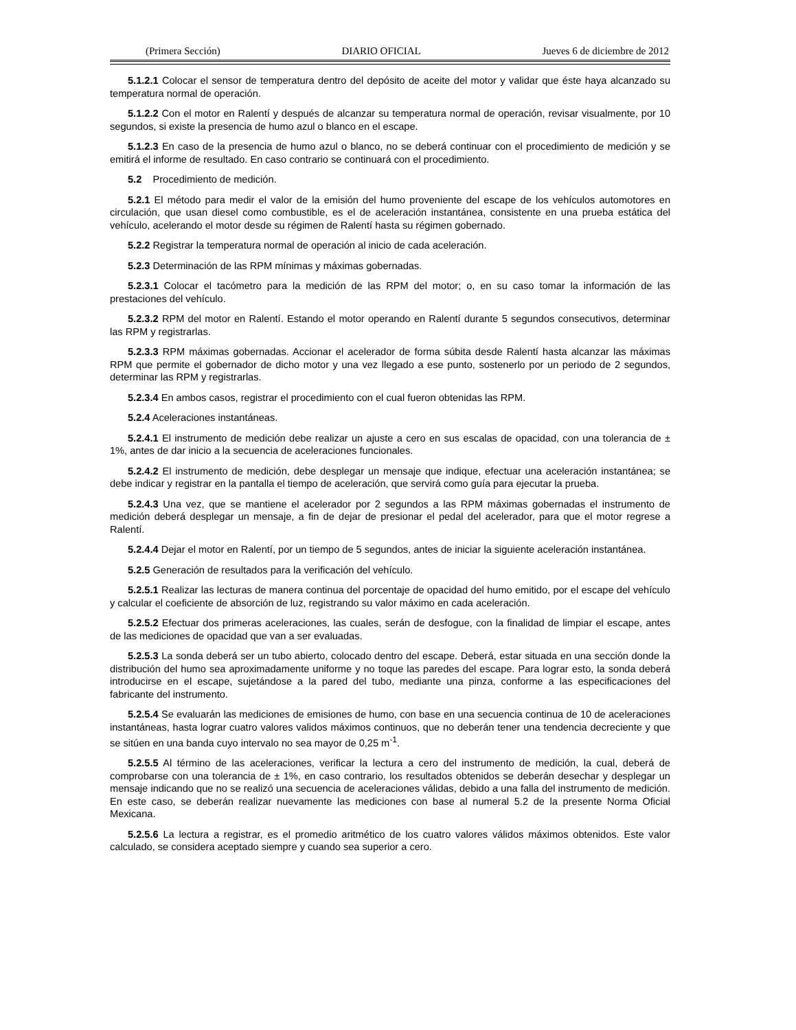(Primera Sección) DIARIO OFICIAL Jueves 6 de diciembre de 2012
5.1.2.1 Colocar el sensor de temperatura dentro del depósito de aceite del motor y validar que éste haya alcanzado su temperatura normal de operación.
5.1.2.2 Con el motor en Ralentí y después de alcanzar su temperatura normal de operación, revisar visualmente, por 10 segundos, si existe la presencia de humo azul o blanco en el escape.
5.1.2.3 En caso de la presencia de humo azul o blanco, no se deberá continuar con el procedimiento de medición y se emitirá el informe de resultado. En caso contrario se continuará con el procedimiento.
5.2 Procedimiento de medición.
5.2.1 El método para medir el valor de la emisión del humo proveniente del escape de los vehículos automotores en circulación, que usan diesel como combustible, es el de aceleración instantánea, consistente en una prueba estática del vehículo, acelerando el motor desde su régimen de Ralentí hasta su régimen gobernado.
5.2.2 Registrar la temperatura normal de operación al inicio de cada aceleración.
5.2.3 Determinación de las RPM mínimas y máximas gobernadas.
5.2.3.1 Colocar el tacómetro para la medición de las RPM del motor; o, en su caso tomar la información de las prestaciones del vehículo.
5.2.3.2 RPM del motor en Ralentí. Estando el motor operando en Ralentí durante 5 segundos consecutivos, determinar las RPM y registrarlas.
5.2.3.3 RPM máximas gobernadas. Accionar el acelerador de forma súbita desde Ralentí hasta alcanzar las máximas RPM que permite el gobernador de dicho motor y una vez llegado a ese punto, sostenerlo por un periodo de 2 segundos, determinar las RPM y registrarlas.
5.2.3.4 En ambos casos, registrar el procedimiento con el cual fueron obtenidas las RPM.
5.2.4 Aceleraciones instantáneas.
5.2.4.1 El instrumento de medición debe realizar un ajuste a cero en sus escalas de opacidad, con una tolerancia de ± 1%, antes de dar inicio a la secuencia de aceleraciones funcionales.
5.2.4.2 El instrumento de medición, debe desplegar un mensaje que indique, efectuar una aceleración instantánea; se debe indicar y registrar en la pantalla el tiempo de aceleración, que servirá como guía para ejecutar la prueba.
5.2.4.3 Una vez, que se mantiene el acelerador por 2 segundos a las RPM máximas gobernadas el instrumento de medición deberá desplegar un mensaje, a fin de dejar de presionar el pedal del acelerador, para que el motor regrese a Ralentí.
5.2.4.4 Dejar el motor en Ralentí, por un tiempo de 5 segundos, antes de iniciar la siguiente aceleración instantánea.
5.2.5 Generación de resultados para la verificación del vehículo.
5.2.5.1 Realizar las lecturas de manera continua del porcentaje de opacidad del humo emitido, por el escape del vehículo y calcular el coeficiente de absorción de luz, registrando su valor máximo en cada aceleración.
5.2.5.2 Efectuar dos primeras aceleraciones, las cuales, serán de desfogue, con la finalidad de limpiar el escape, antes de las mediciones de opacidad que van a ser evaluadas.
5.2.5.3 La sonda deberá ser un tubo abierto, colocado dentro del escape. Deberá, estar situada en una sección donde la distribución del humo sea aproximadamente uniforme y no toque las paredes del escape. Para lograr esto, la sonda deberá introducirse en el escape, sujetándose a la pared del tubo, mediante una pinza, conforme a las especificaciones del fabricante del instrumento.
5.2.5.4 Se evaluarán las mediciones de emisiones de humo, con base en una secuencia continua de 10 de aceleraciones instantáneas, hasta lograr cuatro valores validos máximos continuos, que no deberán tener una tendencia decreciente y que se sitúen en una banda cuyo intervalo no sea mayor de 0,25 m<sup>-1</sup>.
5.2.5.5 Al término de las aceleraciones, verificar la lectura a cero del instrumento de medición, la cual, deberá de comprobarse con una tolerancia de ± 1%, en caso contrario, los resultados obtenidos se deberán desechar y desplegar un mensaje indicando que no se realizó una secuencia de aceleraciones válidas, debido a una falla del instrumento de medición. En este caso, se deberán realizar nuevamente las mediciones con base al numeral 5.2 de la presente Norma Oficial Mexicana.
5.2.5.6 La lectura a registrar, es el promedio aritmético de los cuatro valores válidos máximos obtenidos. Este valor calculado, se considera aceptado siempre y cuando sea superior a cero.